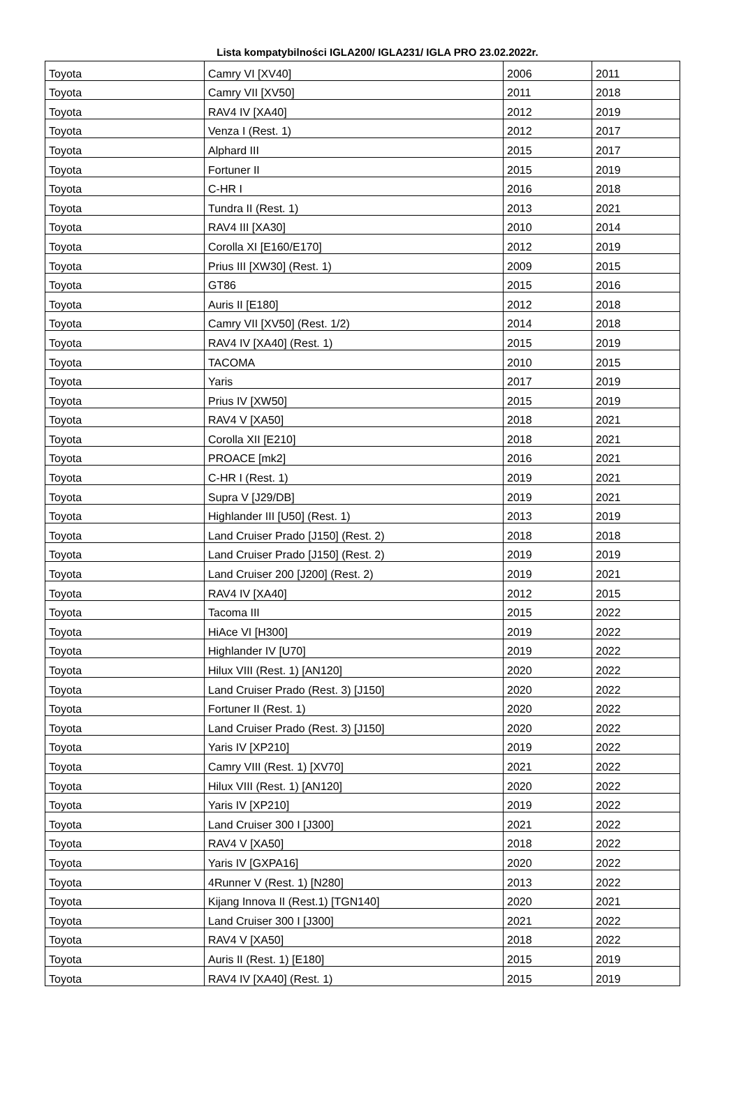Lista kompatybilności IGLA200/ IGLA231/ IGLA PRO 23.02.2022r.
| Toyota | Camry VI [XV40] | 2006 | 2011 |
| Toyota | Camry VII [XV50] | 2011 | 2018 |
| Toyota | RAV4 IV [XA40] | 2012 | 2019 |
| Toyota | Venza I (Rest. 1) | 2012 | 2017 |
| Toyota | Alphard III | 2015 | 2017 |
| Toyota | Fortuner II | 2015 | 2019 |
| Toyota | C-HR I | 2016 | 2018 |
| Toyota | Tundra II (Rest. 1) | 2013 | 2021 |
| Toyota | RAV4 III [XA30] | 2010 | 2014 |
| Toyota | Corolla XI [E160/E170] | 2012 | 2019 |
| Toyota | Prius III [XW30] (Rest. 1) | 2009 | 2015 |
| Toyota | GT86 | 2015 | 2016 |
| Toyota | Auris II [E180] | 2012 | 2018 |
| Toyota | Camry VII [XV50] (Rest. 1/2) | 2014 | 2018 |
| Toyota | RAV4 IV [XA40] (Rest. 1) | 2015 | 2019 |
| Toyota | TACOMA | 2010 | 2015 |
| Toyota | Yaris | 2017 | 2019 |
| Toyota | Prius IV [XW50] | 2015 | 2019 |
| Toyota | RAV4 V [XA50] | 2018 | 2021 |
| Toyota | Corolla XII [E210] | 2018 | 2021 |
| Toyota | PROACE [mk2] | 2016 | 2021 |
| Toyota | C-HR I (Rest. 1) | 2019 | 2021 |
| Toyota | Supra V [J29/DB] | 2019 | 2021 |
| Toyota | Highlander III [U50] (Rest. 1) | 2013 | 2019 |
| Toyota | Land Cruiser Prado [J150] (Rest. 2) | 2018 | 2018 |
| Toyota | Land Cruiser Prado [J150] (Rest. 2) | 2019 | 2019 |
| Toyota | Land Cruiser 200 [J200] (Rest. 2) | 2019 | 2021 |
| Toyota | RAV4 IV [XA40] | 2012 | 2015 |
| Toyota | Tacoma III | 2015 | 2022 |
| Toyota | HiAce VI [H300] | 2019 | 2022 |
| Toyota | Highlander IV [U70] | 2019 | 2022 |
| Toyota | Hilux VIII (Rest. 1) [AN120] | 2020 | 2022 |
| Toyota | Land Cruiser Prado (Rest. 3) [J150] | 2020 | 2022 |
| Toyota | Fortuner II (Rest. 1) | 2020 | 2022 |
| Toyota | Land Cruiser Prado (Rest. 3) [J150] | 2020 | 2022 |
| Toyota | Yaris IV [XP210] | 2019 | 2022 |
| Toyota | Camry VIII (Rest. 1) [XV70] | 2021 | 2022 |
| Toyota | Hilux VIII (Rest. 1) [AN120] | 2020 | 2022 |
| Toyota | Yaris IV [XP210] | 2019 | 2022 |
| Toyota | Land Cruiser 300 I [J300] | 2021 | 2022 |
| Toyota | RAV4 V [XA50] | 2018 | 2022 |
| Toyota | Yaris IV [GXPA16] | 2020 | 2022 |
| Toyota | 4Runner V (Rest. 1) [N280] | 2013 | 2022 |
| Toyota | Kijang Innova II (Rest.1) [TGN140] | 2020 | 2021 |
| Toyota | Land Cruiser 300 I [J300] | 2021 | 2022 |
| Toyota | RAV4 V [XA50] | 2018 | 2022 |
| Toyota | Auris II (Rest. 1) [E180] | 2015 | 2019 |
| Toyota | RAV4 IV [XA40] (Rest. 1) | 2015 | 2019 |